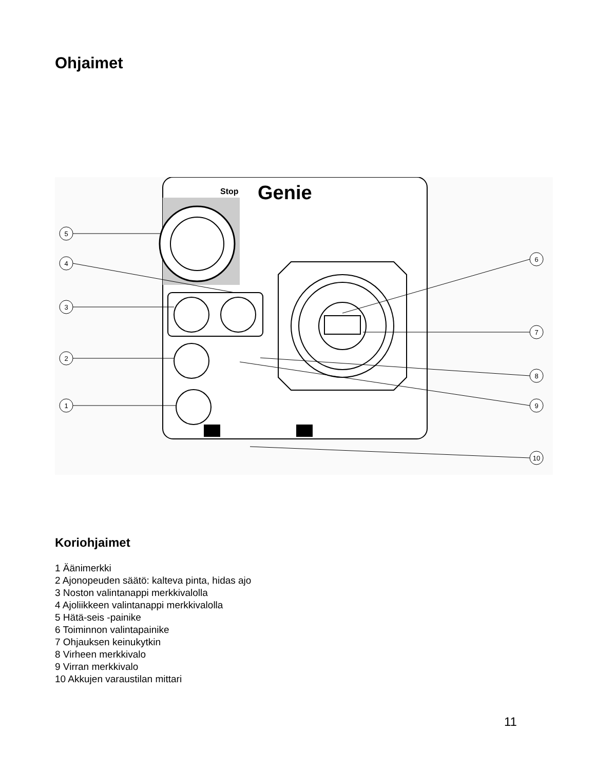Ohjaimet
Stop
Genie
5
4
3
2
1
6
7
8
9
10
Koriohjaimet
1 Äänimerkki
2 Ajonopeuden säätö: kalteva pinta, hidas ajo
3 Noston valintanappi merkkivalolla
4 Ajoliikkeen valintanappi merkkivalolla
5 Hätä-seis -painike
6 Toiminnon valintapainike
7 Ohjauksen keinukytkin
8 Virheen merkkivalo
9 Virran merkkivalo
10 Akkujen varaustilan mittari
11